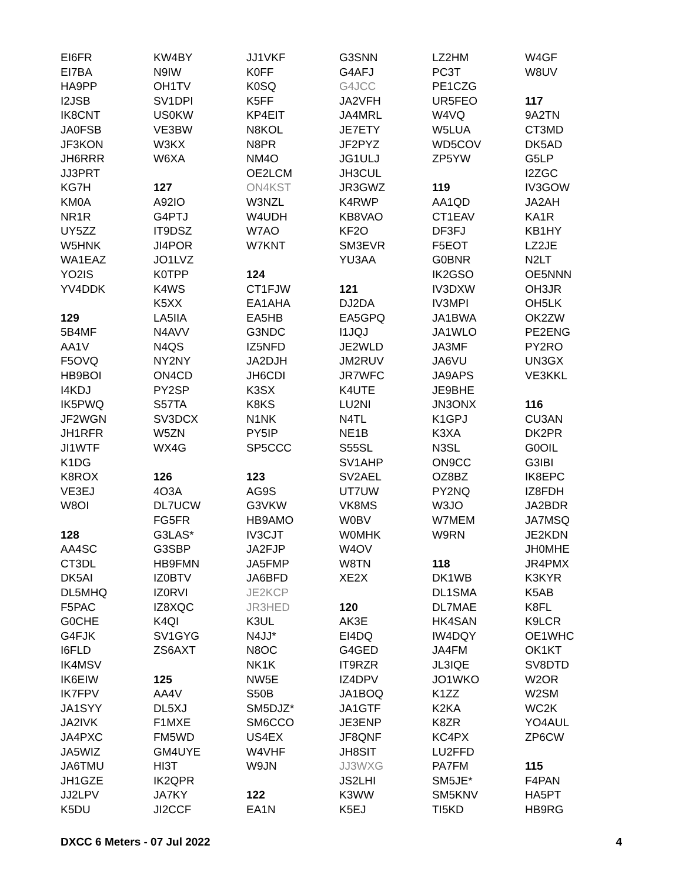EI6FR
EI7BA
HA9PP
I2JSB
IK8CNT
JA0FSB
JF3KON
JH6RRR
JJ3PRT
KG7H
KM0A
NR1R
UY5ZZ
W5HNK
WA1EAZ
YO2IS
YV4DDK
129
5B4MF
AA1V
F5OVQ
HB9BOI
I4KDJ
IK5PWQ
JF2WGN
JH1RFR
JI1WTF
K1DG
K8ROX
VE3EJ
W8OI
128
AA4SC
CT3DL
DK5AI
DL5MHQ
F5PAC
G0CHE
G4FJK
I6FLD
IK4MSV
IK6EIW
IK7FPV
JA1SYY
JA2IVK
JA4PXC
JA5WIZ
JA6TMU
JH1GZE
JJ2LPV
K5DU
KW4BY
N9IW
OH1TV
SV1DPI
US0KW
VE3BW
W3KX
W6XA
127
A92IO
G4PTJ
IT9DSZ
JI4POR
JO1LVZ
K0TPP
K4WS
K5XX
LA5IIA
N4AVV
N4QS
NY2NY
ON4CD
PY2SP
S57TA
SV3DCX
W5ZN
WX4G
126
4O3A
DL7UCW
FG5FR
G3LAS*
G3SBP
HB9FMN
IZ0BTV
IZ0RVI
IZ8XQC
K4QI
SV1GYG
ZS6AXT
125
AA4V
DL5XJ
F1MXE
FM5WD
GM4UYE
HI3T
IK2QPR
JA7KY
JI2CCF
JJ1VKF
K0FF
K0SQ
K5FF
KP4EIT
N8KOL
N8PR
NM4O
OE2LCM
ON4KST
W3NZL
W4UDH
W7AO
W7KNT
124
CT1FJW
EA1AHA
EA5HB
G3NDC
IZ5NFD
JA2DJH
JH6CDI
K3SX
K8KS
N1NK
PY5IP
SP5CCC
123
AG9S
G3VKW
HB9AMO
IV3CJT
JA2FJP
JA5FMP
JA6BFD
JE2KCP
JR3HED
K3UL
N4JJ*
N8OC
NK1K
NW5E
S50B
SM5DJZ*
SM6CCO
US4EX
W4VHF
W9JN
122
EA1N
G3SNN
G4AFJ
G4JCC
JA2VFH
JA4MRL
JE7ETY
JF2PYZ
JG1ULJ
JH3CUL
JR3GWZ
K4RWP
KB8VAO
KF2O
SM3EVR
YU3AA
121
DJ2DA
EA5GPQ
I1JQJ
JE2WLD
JM2RUV
JR7WFC
K4UTE
LU2NI
N4TL
NE1B
S55SL
SV1AHP
SV2AEL
UT7UW
VK8MS
W0BV
W0MHK
W4OV
W8TN
XE2X
120
AK3E
EI4DQ
G4GED
IT9RZR
IZ4DPV
JA1BOQ
JA1GTF
JE3ENP
JF8QNF
JH8SIT
JJ3WXG
JS2LHI
K3WW
K5EJ
LZ2HM
PC3T
PE1CZG
UR5FEO
W4VQ
W5LUA
WD5COV
ZP5YW
119
AA1QD
CT1EAV
DF3FJ
F5EOT
G0BNR
IK2GSO
IV3DXW
IV3MPI
JA1BWA
JA1WLO
JA3MF
JA6VU
JA9APS
JE9BHE
JN3ONX
K1GPJ
K3XA
N3SL
ON9CC
OZ8BZ
PY2NQ
W3JO
W7MEM
W9RN
118
DK1WB
DL1SMA
DL7MAE
HK4SAN
IW4DQY
JA4FM
JL3IQE
JO1WKO
K1ZZ
K2KA
K8ZR
KC4PX
LU2FFD
PA7FM
SM5JE*
SM5KNV
TI5KD
W4GF
W8UV
117
9A2TN
CT3MD
DK5AD
G5LP
I2ZGC
IV3GOW
JA2AH
KA1R
KB1HY
LZ2JE
N2LT
OE5NNN
OH3JR
OH5LK
OK2ZW
PE2ENG
PY2RO
UN3GX
VE3KKL
116
CU3AN
DK2PR
G0OIL
G3IBI
IK8EPC
IZ8FDH
JA2BDR
JA7MSQ
JE2KDN
JH0MHE
JR4PMX
K3KYR
K5AB
K8FL
K9LCR
OE1WHC
OK1KT
SV8DTD
W2OR
W2SM
WC2K
YO4AUL
ZP6CW
115
F4PAN
HA5PT
HB9RG
DXCC 6 Meters - 07 Jul 2022 4